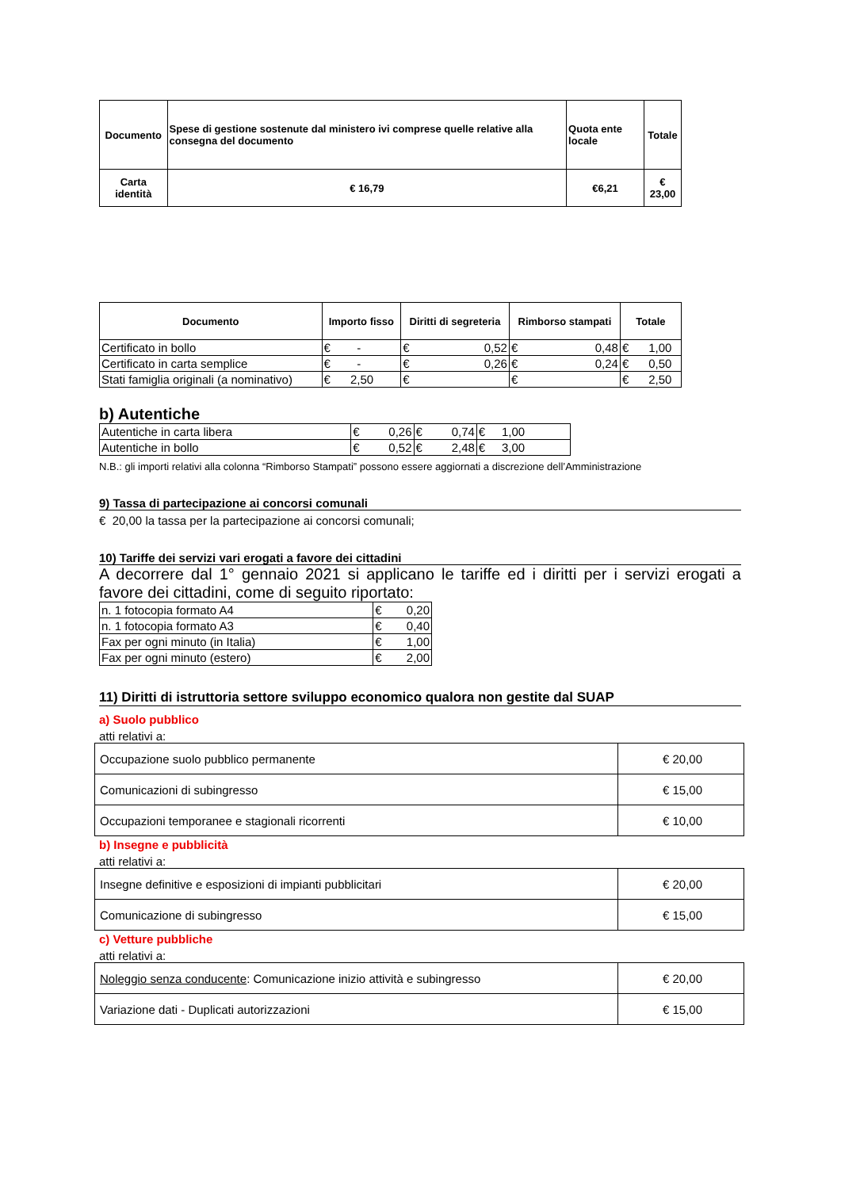| Documento | Spese di gestione sostenute dal ministero ivi comprese quelle relative alla consegna del documento | Quota ente locale | Totale |
| Carta identità | € 16,79 | €6,21 | € 23,00 |
| Documento | Importo fisso | Diritti di segreteria | Rimborso stampati | Totale |
| --- | --- | --- | --- | --- |
| Certificato in bollo | € - | € 0,52 | € 0,48 | € 1,00 |
| Certificato in carta semplice | € - | € 0,26 | € 0,24 | € 0,50 |
| Stati famiglia originali (a nominativo) | € 2,50 | € | € | € 2,50 |
b) Autentiche
| Autentiche in carta libera | € 0,26 | € 0,74 | € 1,00 |
| Autentiche in bollo | € 0,52 | € 2,48 | € 3,00 |
N.B.: gli importi relativi alla colonna “Rimborso Stampati” possono essere aggiornati a discrezione dell’Amministrazione
9) Tassa di partecipazione ai concorsi comunali
€ 20,00 la tassa per la partecipazione ai concorsi comunali;
10) Tariffe dei servizi vari erogati a favore dei cittadini
A decorrere dal 1° gennaio 2021 si applicano le tariffe ed i diritti per i servizi erogati a favore dei cittadini, come di seguito riportato:
| n. 1 fotocopia formato A4 | € 0,20 |
| n. 1 fotocopia formato A3 | € 0,40 |
| Fax per ogni minuto (in Italia) | € 1,00 |
| Fax per ogni minuto (estero) | € 2,00 |
11) Diritti di istruttoria settore sviluppo economico qualora non gestite dal SUAP
a) Suolo pubblico
atti relativi a:
| Occupazione suolo pubblico permanente | € 20,00 |
| Comunicazioni di subingresso | € 15,00 |
| Occupazioni temporanee e stagionali ricorrenti | € 10,00 |
b) Insegne e pubblicità
atti relativi a:
| Insegne definitive e esposizioni di impianti pubblicitari | € 20,00 |
| Comunicazione di subingresso | € 15,00 |
c) Vetture pubbliche
atti relativi a:
| Noleggio senza conducente : Comunicazione inizio attività e subingresso | € 20,00 |
| Variazione dati - Duplicati autorizzazioni | € 15,00 |